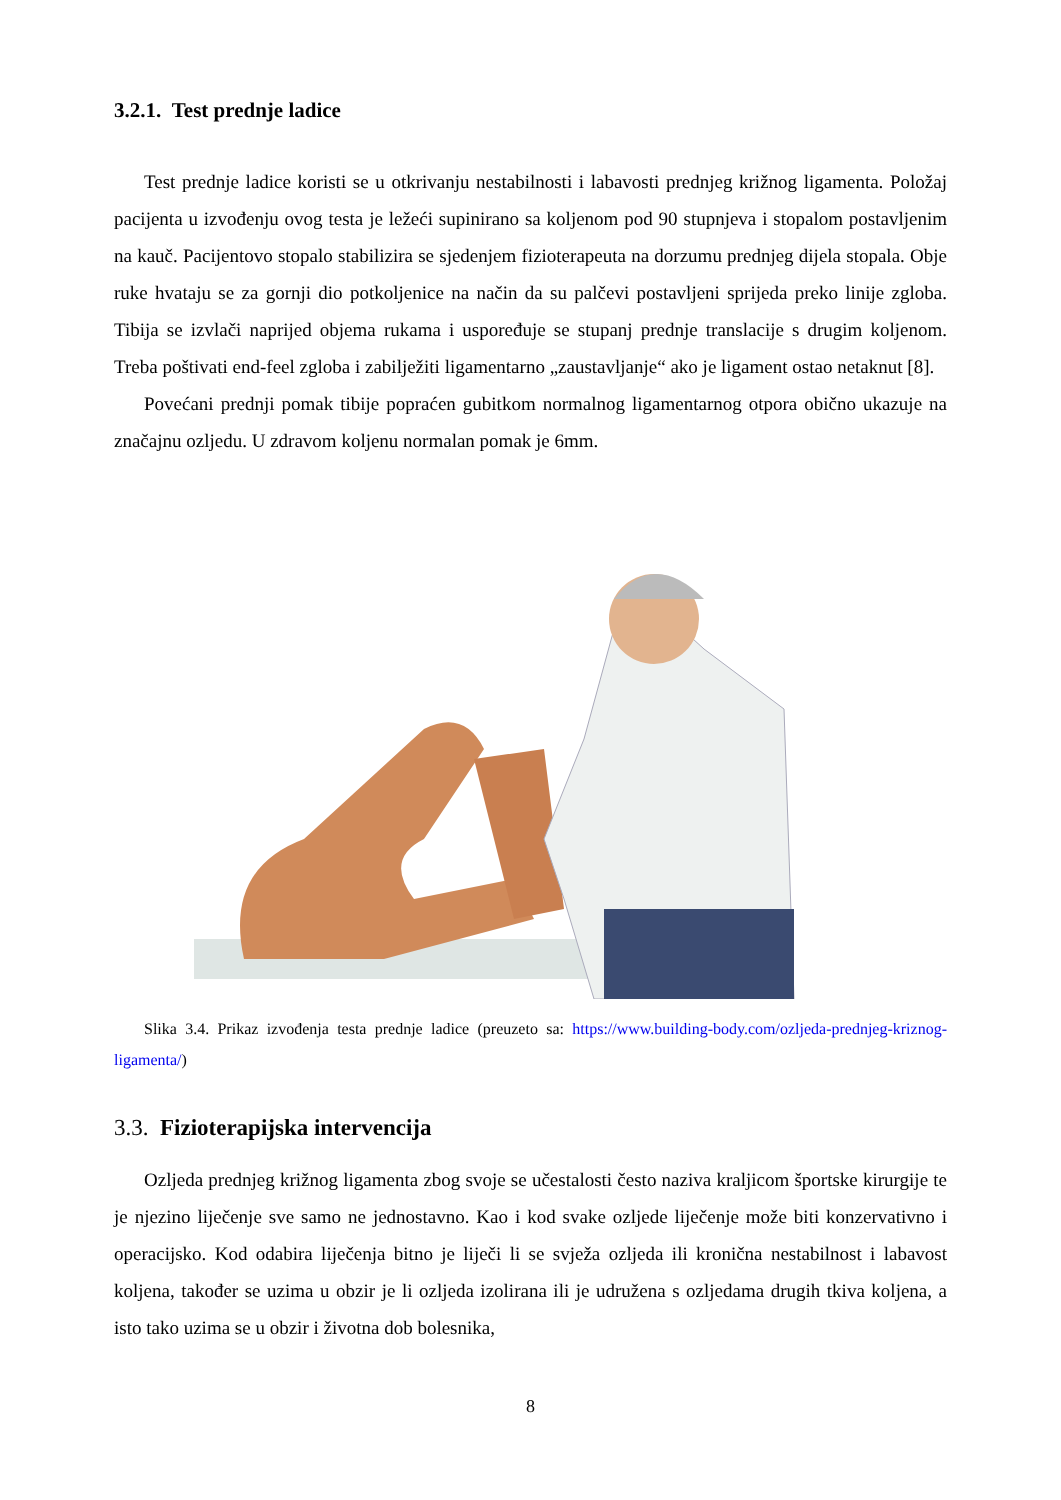3.2.1. Test prednje ladice
Test prednje ladice koristi se u otkrivanju nestabilnosti i labavosti prednjeg križnog ligamenta. Položaj pacijenta u izvođenju ovog testa je ležeći supinirano sa koljenom pod 90 stupnjeva i stopalom postavljenim na kauč. Pacijentovo stopalo stabilizira se sjedenjem fizioterapeuta na dorzumu prednjeg dijela stopala. Obje ruke hvataju se za gornji dio potkoljenice na način da su palčevi postavljeni sprijeda preko linije zgloba. Tibija se izvlači naprijed objema rukama i uspoređuje se stupanj prednje translacije s drugim koljenom. Treba poštivati end-feel zgloba i zabilježiti ligamentarno „zaustavljanje“ ako je ligament ostao netaknut [8].
Povećani prednji pomak tibije popraćen gubitkom normalnog ligamentarnog otpora obično ukazuje na značajnu ozljedu. U zdravom koljenu normalan pomak je 6mm.
Slika 3.4. Prikaz izvođenja testa prednje ladice (preuzeto sa: https://www.building-body.com/ozljeda-prednjeg-kriznog-ligamenta/)
3.3. Fizioterapijska intervencija
Ozljeda prednjeg križnog ligamenta zbog svoje se učestalosti često naziva kraljicom športske kirurgije te je njezino liječenje sve samo ne jednostavno. Kao i kod svake ozljede liječenje može biti konzervativno i operacijsko. Kod odabira liječenja bitno je liječi li se svježa ozljeda ili kronična nestabilnost i labavost koljena, također se uzima u obzir je li ozljeda izolirana ili je udružena s ozljedama drugih tkiva koljena, a isto tako uzima se u obzir i životna dob bolesnika,
8